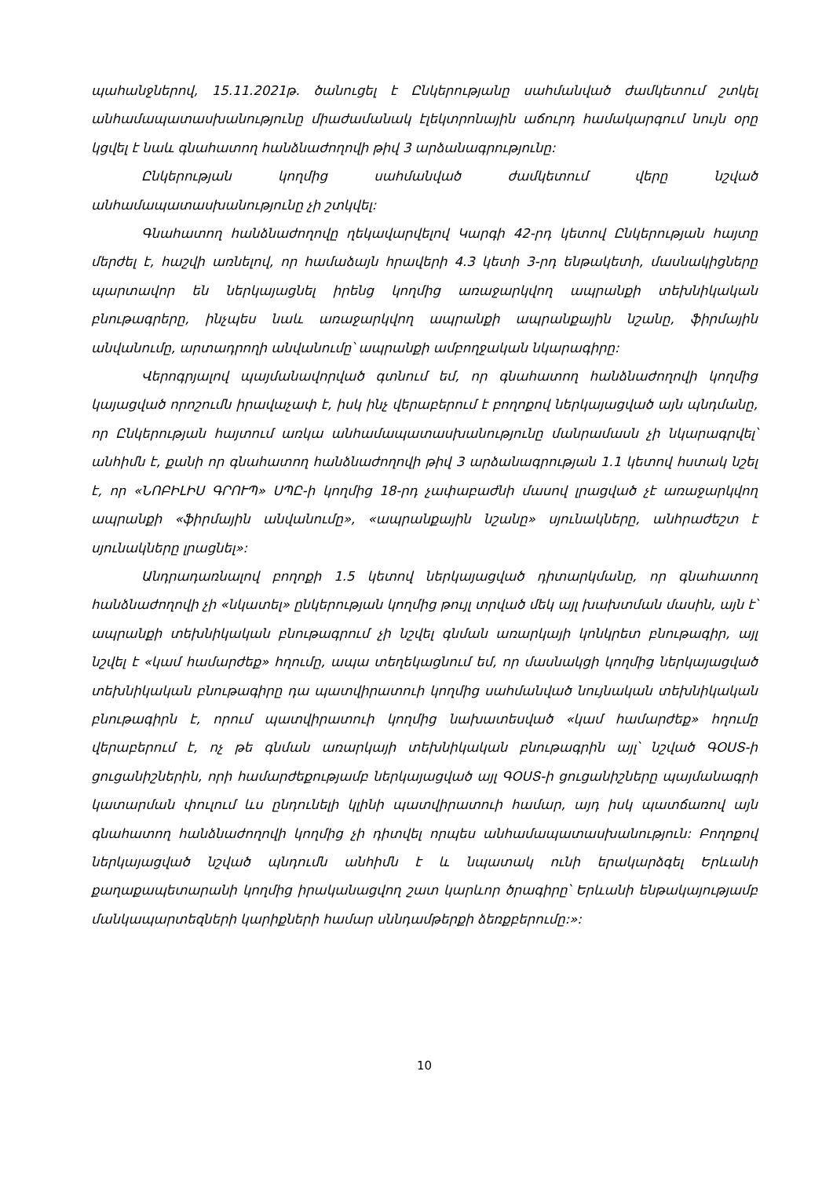պահանջներով, 15.11.2021թ. ծանուցել է Ընկերությանը սահմանված ժամկետում շտկել անհամապատասխանությունը միաժամանակ էլեկտրոնային աճուրդ համակարգում նույն օրը կցվել է նաև գնահատող հանձնաժողովի թիվ 3 արձանագրությունը:
Ընկերության կողմից սահմանված ժամկետում վերը նշված անհամապատասխանությունը չի շտկվել:
Գնահատող հանձնաժողովը ղեկավարվելով Կարգի 42-րդ կետով Ընկերության հայտը մերժել է, հաշվի առնելով, որ համաձայն հրավերի 4.3 կետի 3-րդ ենթակետի, մասնակիցները պարտավոր են ներկայացնել իրենց կողմից առաջարկվող ապրանքի տեխնիկական բնութագրերը, ինչպես նաև առաջարկվող ապրանքի ապրանքային նշանը, ֆիրմային անվանումը, արտադրողի անվանումը՝ ապրանքի ամբողջական նկարագիրը:
Վերոգրյալով պայմանավորված գտնում եմ, որ գնահատող հանձնաժողովի կողմից կայացված որոշումն իրավաչափ է, իսկ ինչ վերաբերում է բողոքով ներկայացված այն պնդմանը, որ Ընկերության հայտում առկա անհամապատասխանությունը մանրամասն չի նկարագրվել՝ անհիմն է, քանի որ գնահատող հանձնաժողովի թիվ 3 արձանագրության 1.1 կետով հստակ նշել է, որ «ՆՈԲԻԼԻՍ ԳՐՈՒՊ» ՍՊԸ-ի կողմից 18-րդ չափաբաժնի մասով լրացված չէ առաջարկվող ապրանքի «ֆիրմային անվանումը», «ապրանքային նշանը» սյունակները, անհրաժեշտ է սյունակները լրացնել»:
Անդրադառնալով բողոքի 1.5 կետով ներկայացված դիտարկմանը, որ գնահատող հանձնաժողովի չի «նկատել» ընկերության կողմից թույլ տրված մեկ այլ խախտման մասին, այն է՝ ապրանքի տեխնիկական բնութագրում չի նշվել գնման առարկայի կոնկրետ բնութագիր, այլ նշվել է «կամ համարժեք» հղումը, ապա տեղեկացնում եմ, որ մասնակցի կողմից ներկայացված տեխնիկական բնութագիրը դա պատվիրատուի կողմից սահմանված նույնական տեխնիկական բնութագիրն է, որում պատվիրատուի կողմից նախատեսված «կամ համարժեք» հղումը վերաբերում է, ոչ թե գնման առարկայի տեխնիկական բնութագրին այլ՝ նշված ԳՕՍՏ-ի ցուցանիշներին, որի համարժեքությամբ ներկայացված այլ ԳՕՍՏ-ի ցուցանիշները պայմանագրի կատարման փուլում ևս ընդունելի կլինի պատվիրատուի համար, այդ իսկ պատճառով այն գնահատող հանձնաժողովի կողմից չի դիտվել որպես անհամապատասխանություն: Բողոքով ներկայացված նշված պնդումն անհիմն է և նպատակ ունի երակարձգել Երևանի քաղաքապետարանի կողմից իրականացվող շատ կարևոր ծրագիրը՝ Երևանի ենթակայությամբ մանկապարտեզների կարիքների համար սննդամթերքի ձեռքբերումը:»:
10